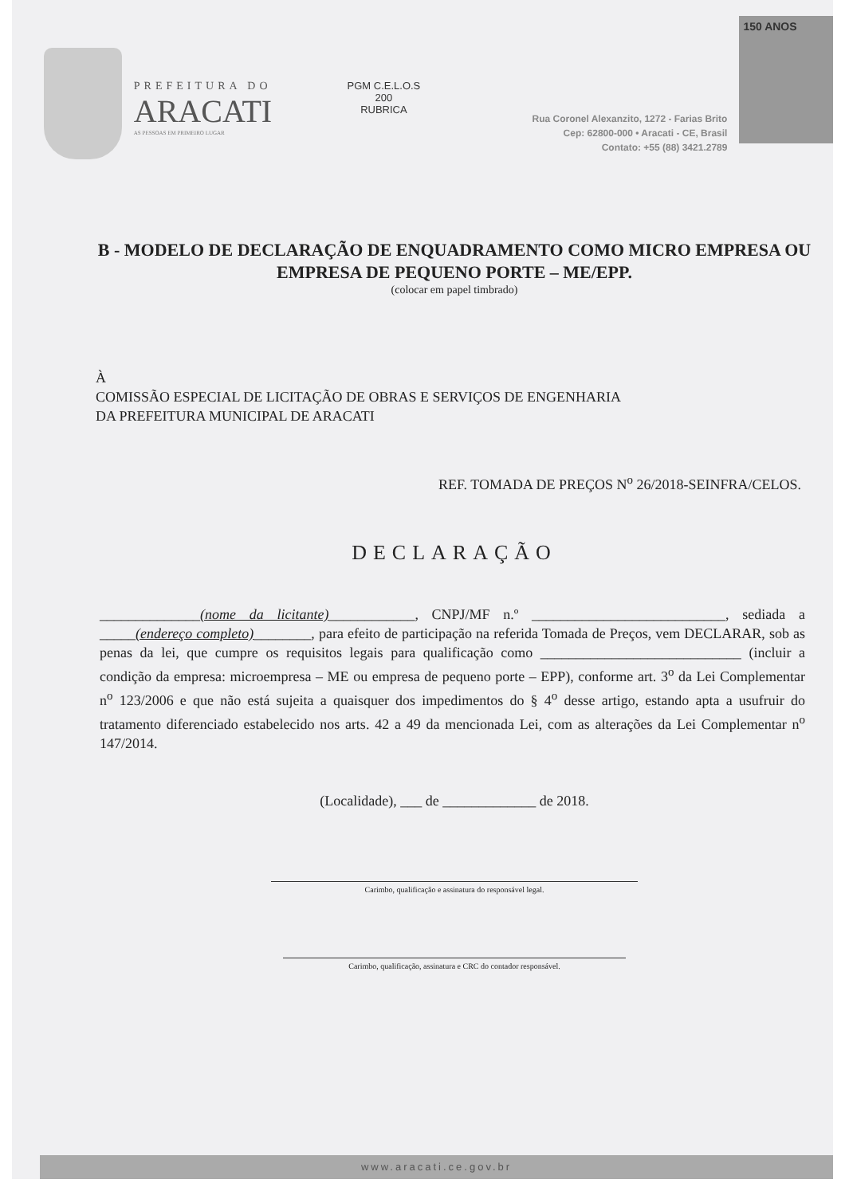PREFEITURA DO
ARACATI
AS PESSOAS EM PRIMEIRO LUGAR
PGM C.E.L.O.S
200
RUBRICA
Rua Coronel Alexanzito, 1272 - Farias Brito
Cep: 62800-000 • Aracati - CE, Brasil
Contato: +55 (88) 3421.2789
150 ANOS
B - MODELO DE DECLARAÇÃO DE ENQUADRAMENTO COMO MICRO EMPRESA OU EMPRESA DE PEQUENO PORTE – ME/EPP.
(colocar em papel timbrado)
À
COMISSÃO ESPECIAL DE LICITAÇÃO DE OBRAS E SERVIÇOS DE ENGENHARIA
DA PREFEITURA MUNICIPAL DE ARACATI
REF. TOMADA DE PREÇOS N<sup>o</sup> 26/2018-SEINFRA/CELOS.
DECLARAÇÃO
______________(nome da licitante)____________, CNPJ/MF n.º ___________________________, sediada a _____(endereço completo)________, para efeito de participação na referida Tomada de Preços, vem DECLARAR, sob as penas da lei, que cumpre os requisitos legais para qualificação como ____________________________ (incluir a condição da empresa: microempresa – ME ou empresa de pequeno porte – EPP), conforme art. 3<sup>o</sup> da Lei Complementar n<sup>o</sup> 123/2006 e que não está sujeita a quaisquer dos impedimentos do § 4<sup>o</sup> desse artigo, estando apta a usufruir do tratamento diferenciado estabelecido nos arts. 42 a 49 da mencionada Lei, com as alterações da Lei Complementar n<sup>o</sup> 147/2014.
(Localidade), ___ de _____________ de 2018.
Carimbo, qualificação e assinatura do responsável legal.
Carimbo, qualificação, assinatura e CRC do contador responsável.
www.aracati.ce.gov.br